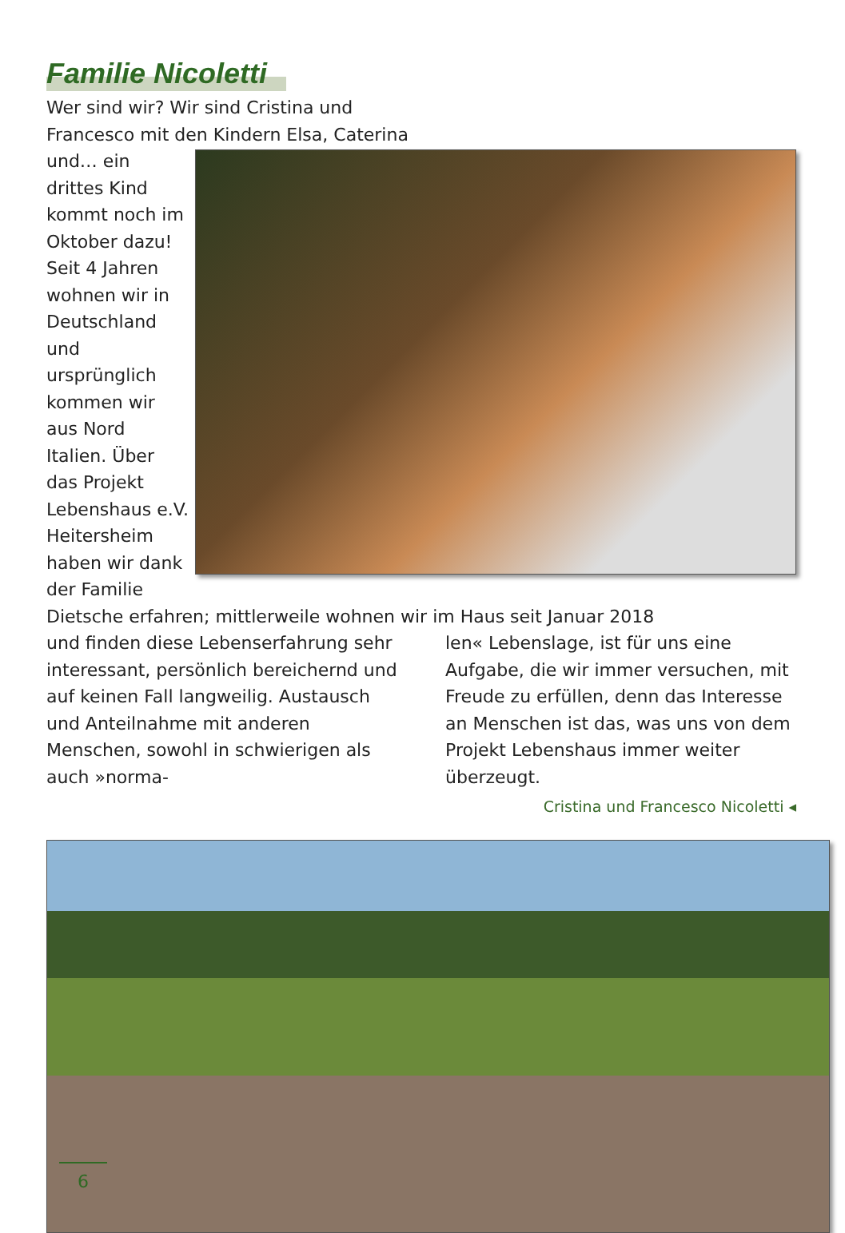Familie Nicoletti
Wer sind wir? Wir sind Cristina und
Francesco mit den Kindern Elsa, Caterina
und… ein drittes Kind kommt noch im Oktober dazu! Seit 4 Jahren wohnen wir in Deutschland und ursprünglich kommen wir aus Nord Italien. Über das Projekt Lebenshaus e.V. Heitersheim haben wir dank der Familie Dietsche erfahren; mittlerweile wohnen wir im Haus seit Januar 2018
und finden diese Lebenserfahrung sehr interessant, persönlich bereichernd und auf keinen Fall langweilig. Austausch und Anteilnahme mit anderen Menschen, sowohl in schwierigen als auch »norma-
len« Lebenslage, ist für uns eine Aufgabe, die wir immer versuchen, mit Freude zu erfüllen, denn das Interesse an Menschen ist das, was uns von dem Projekt Lebenshaus immer weiter überzeugt.
Cristina und Francesco Nicoletti ◂
6